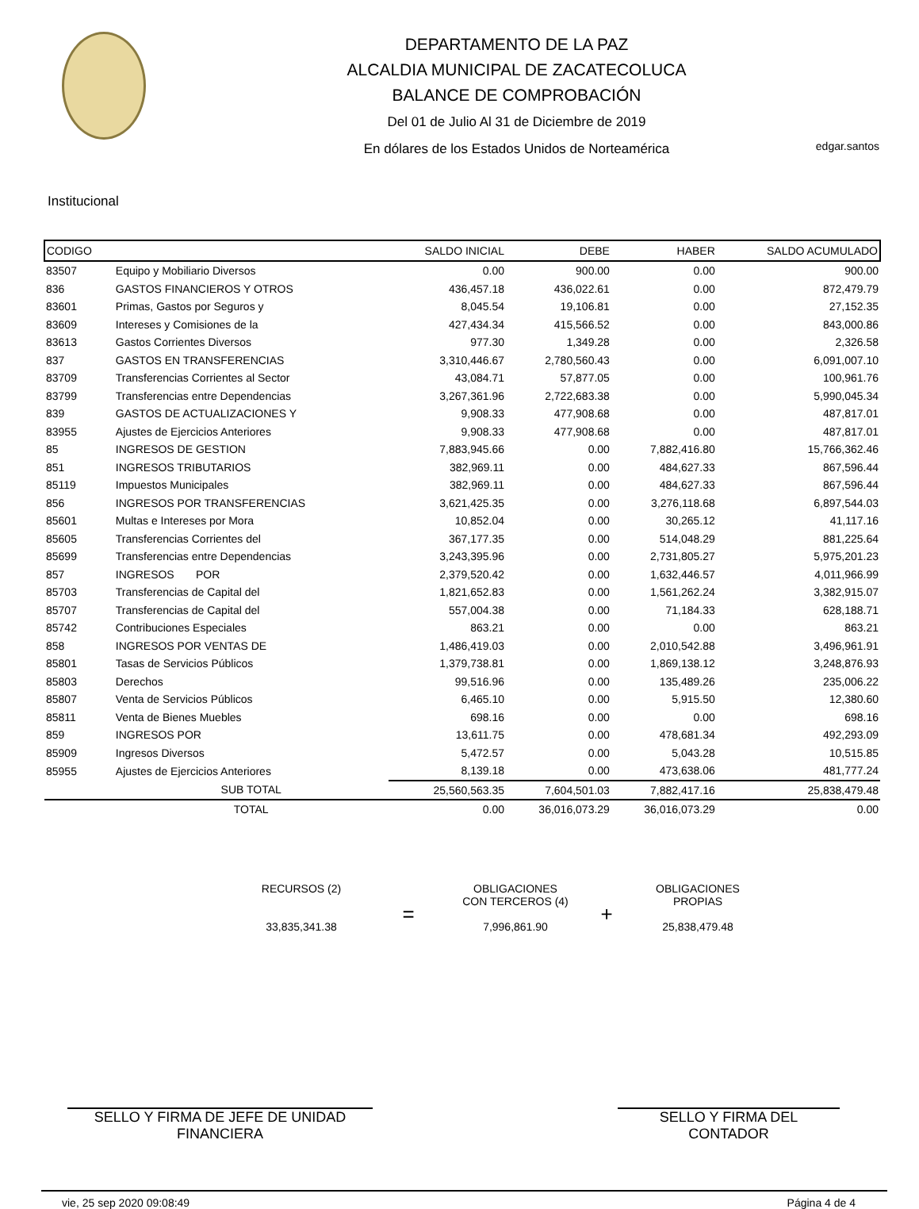DEPARTAMENTO DE LA PAZ
ALCALDIA MUNICIPAL DE ZACATECOLUCA
BALANCE DE COMPROBACIÓN
Del 01 de Julio Al 31 de Diciembre de 2019
En dólares de los Estados Unidos de Norteamérica
edgar.santos
Institucional
| CODIGO | | SALDO INICIAL | DEBE | HABER | SALDO ACUMULADO |
| --- | --- | --- | --- | --- | --- |
| 83507 | Equipo y Mobiliario Diversos | 0.00 | 900.00 | 0.00 | 900.00 |
| 836 | GASTOS FINANCIEROS Y OTROS | 436,457.18 | 436,022.61 | 0.00 | 872,479.79 |
| 83601 | Primas, Gastos por Seguros y | 8,045.54 | 19,106.81 | 0.00 | 27,152.35 |
| 83609 | Intereses y Comisiones de la | 427,434.34 | 415,566.52 | 0.00 | 843,000.86 |
| 83613 | Gastos Corrientes Diversos | 977.30 | 1,349.28 | 0.00 | 2,326.58 |
| 837 | GASTOS EN TRANSFERENCIAS | 3,310,446.67 | 2,780,560.43 | 0.00 | 6,091,007.10 |
| 83709 | Transferencias Corrientes al Sector | 43,084.71 | 57,877.05 | 0.00 | 100,961.76 |
| 83799 | Transferencias entre Dependencias | 3,267,361.96 | 2,722,683.38 | 0.00 | 5,990,045.34 |
| 839 | GASTOS DE ACTUALIZACIONES Y | 9,908.33 | 477,908.68 | 0.00 | 487,817.01 |
| 83955 | Ajustes de Ejercicios Anteriores | 9,908.33 | 477,908.68 | 0.00 | 487,817.01 |
| 85 | INGRESOS DE GESTION | 7,883,945.66 | 0.00 | 7,882,416.80 | 15,766,362.46 |
| 851 | INGRESOS TRIBUTARIOS | 382,969.11 | 0.00 | 484,627.33 | 867,596.44 |
| 85119 | Impuestos Municipales | 382,969.11 | 0.00 | 484,627.33 | 867,596.44 |
| 856 | INGRESOS POR TRANSFERENCIAS | 3,621,425.35 | 0.00 | 3,276,118.68 | 6,897,544.03 |
| 85601 | Multas e Intereses por Mora | 10,852.04 | 0.00 | 30,265.12 | 41,117.16 |
| 85605 | Transferencias Corrientes del | 367,177.35 | 0.00 | 514,048.29 | 881,225.64 |
| 85699 | Transferencias entre Dependencias | 3,243,395.96 | 0.00 | 2,731,805.27 | 5,975,201.23 |
| 857 | INGRESOS POR | 2,379,520.42 | 0.00 | 1,632,446.57 | 4,011,966.99 |
| 85703 | Transferencias de Capital del | 1,821,652.83 | 0.00 | 1,561,262.24 | 3,382,915.07 |
| 85707 | Transferencias de Capital del | 557,004.38 | 0.00 | 71,184.33 | 628,188.71 |
| 85742 | Contribuciones Especiales | 863.21 | 0.00 | 0.00 | 863.21 |
| 858 | INGRESOS POR VENTAS DE | 1,486,419.03 | 0.00 | 2,010,542.88 | 3,496,961.91 |
| 85801 | Tasas de Servicios Públicos | 1,379,738.81 | 0.00 | 1,869,138.12 | 3,248,876.93 |
| 85803 | Derechos | 99,516.96 | 0.00 | 135,489.26 | 235,006.22 |
| 85807 | Venta de Servicios Públicos | 6,465.10 | 0.00 | 5,915.50 | 12,380.60 |
| 85811 | Venta de Bienes Muebles | 698.16 | 0.00 | 0.00 | 698.16 |
| 859 | INGRESOS POR | 13,611.75 | 0.00 | 478,681.34 | 492,293.09 |
| 85909 | Ingresos Diversos | 5,472.57 | 0.00 | 5,043.28 | 10,515.85 |
| 85955 | Ajustes de Ejercicios Anteriores | 8,139.18 | 0.00 | 473,638.06 | 481,777.24 |
| | SUB TOTAL | 25,560,563.35 | 7,604,501.03 | 7,882,417.16 | 25,838,479.48 |
| | TOTAL | 0.00 | 36,016,073.29 | 36,016,073.29 | 0.00 |
RECURSOS (2)
33,835,341.38
=
OBLIGACIONES
CON TERCEROS (4)
7,996,861.90
+
OBLIGACIONES
PROPIAS
25,838,479.48
SELLO Y FIRMA DE JEFE DE UNIDAD
FINANCIERA
SELLO Y FIRMA DEL
CONTADOR
vie, 25 sep 2020 09:08:49 Página 4 de 4